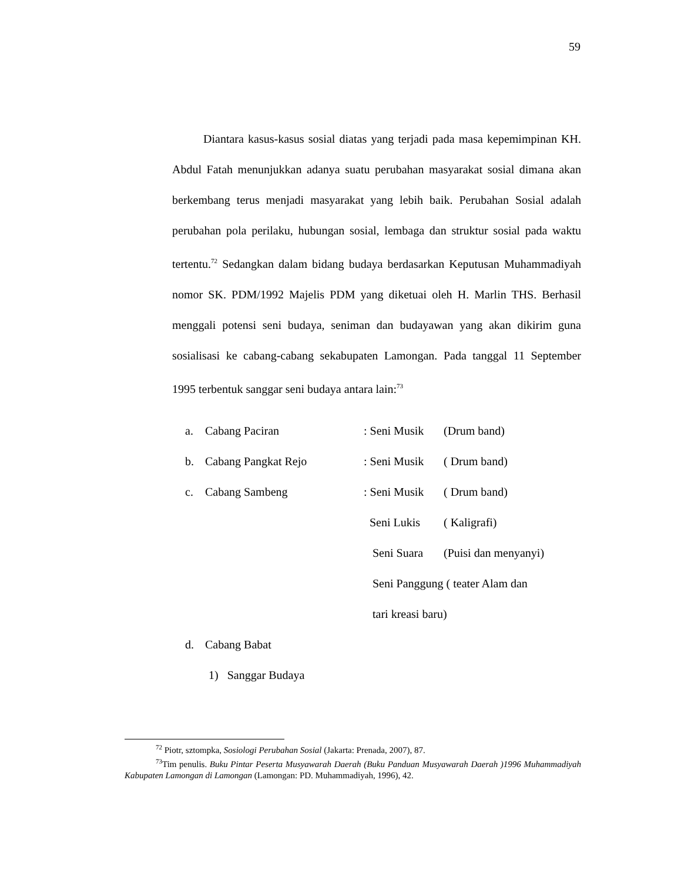59
Diantara kasus-kasus sosial diatas yang terjadi pada masa kepemimpinan KH. Abdul Fatah menunjukkan adanya suatu perubahan masyarakat sosial dimana akan berkembang terus menjadi masyarakat yang lebih baik. Perubahan Sosial adalah perubahan pola perilaku, hubungan sosial, lembaga dan struktur sosial pada waktu tertentu.<sup>72</sup> Sedangkan dalam bidang budaya berdasarkan Keputusan Muhammadiyah nomor SK. PDM/1992 Majelis PDM yang diketuai oleh H. Marlin THS. Berhasil menggali potensi seni budaya, seniman dan budayawan yang akan dikirim guna sosialisasi ke cabang-cabang sekabupaten Lamongan. Pada tanggal 11 September 1995 terbentuk sanggar seni budaya antara lain:<sup>73</sup>
| a. | Cabang Paciran | : Seni Musik | (Drum band) |
| b. | Cabang Pangkat Rejo | : Seni Musik | ( Drum band) |
| c. | Cabang Sambeng | : Seni Musik | ( Drum band) |
| | | Seni Lukis | ( Kaligrafi) |
| | | Seni Suara | (Puisi dan menyanyi) |
| | | Seni Panggung ( teater Alam dan | |
| | | tari kreasi baru) | |
| d. | Cabang Babat | | |
| | 1) Sanggar Budaya | | |
<sup>72</sup> Piotr, sztompka, Sosiologi Perubahan Sosial (Jakarta: Prenada, 2007), 87.
<sup>73</sup> Tim penulis. Buku Pintar Peserta Musyawarah Daerah (Buku Panduan Musyawarah Daerah )1996 Muhammadiyah Kabupaten Lamongan di Lamongan (Lamongan: PD. Muhammadiyah, 1996), 42.